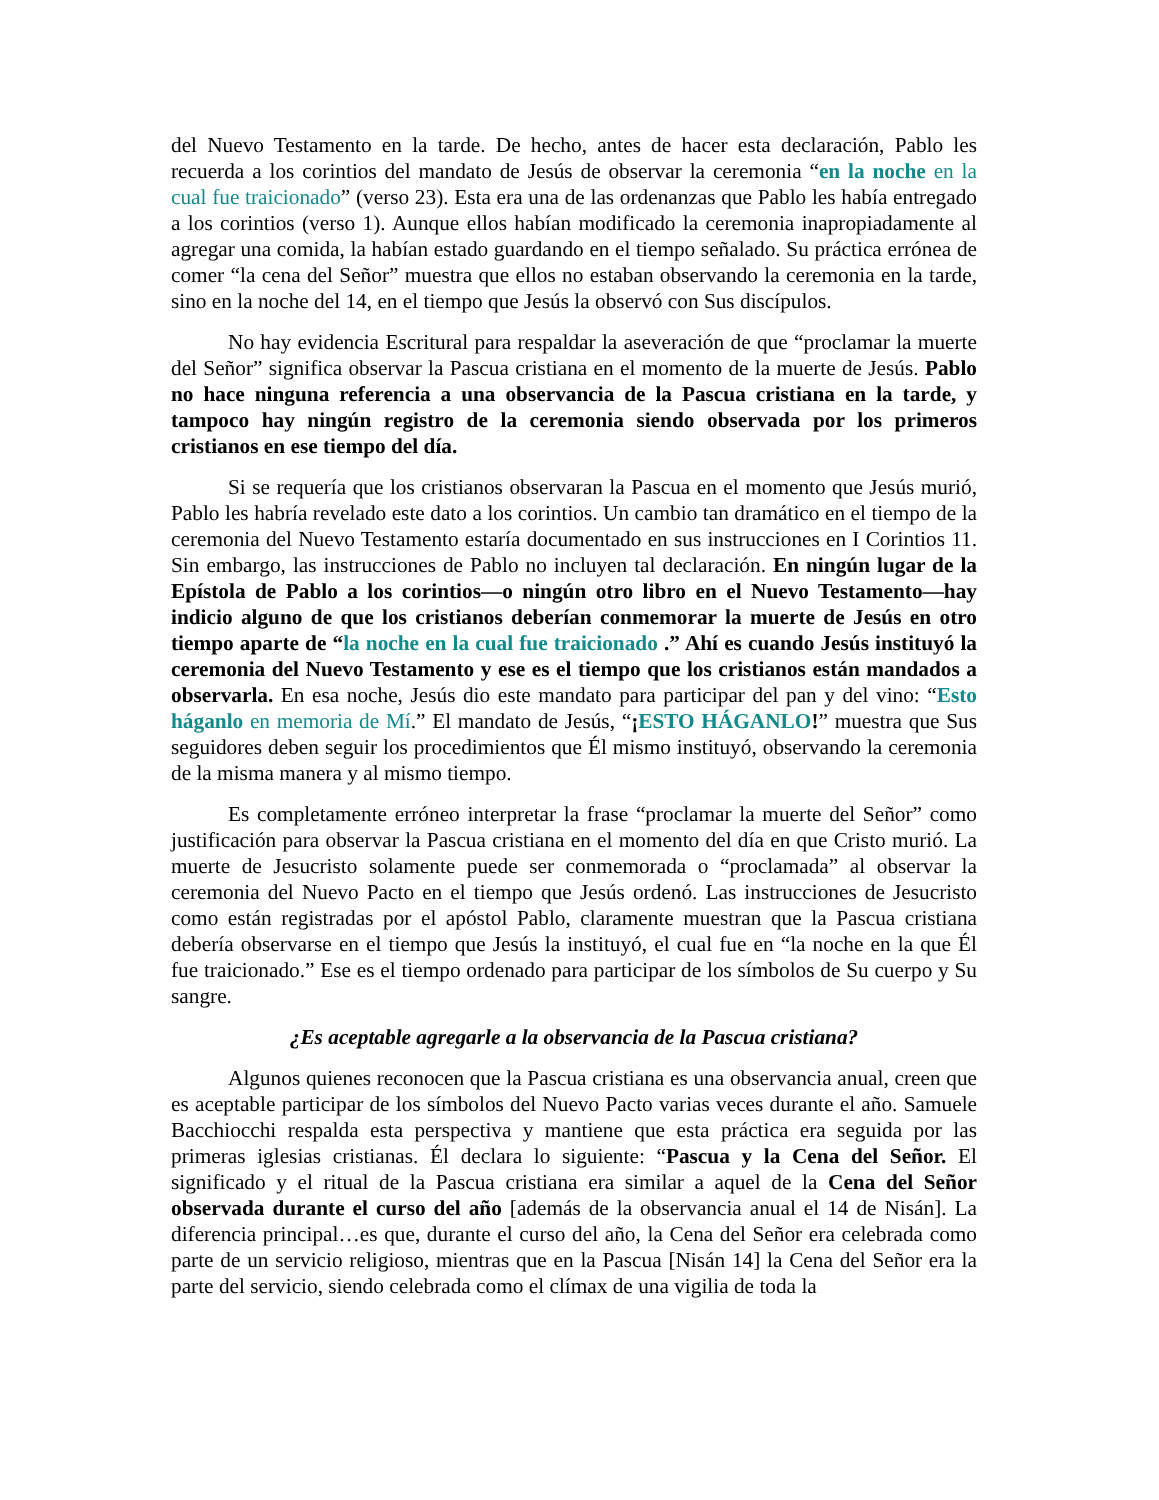del Nuevo Testamento en la tarde. De hecho, antes de hacer esta declaración, Pablo les recuerda a los corintios del mandato de Jesús de observar la ceremonia “en la noche en la cual fue traicionado” (verso 23). Esta era una de las ordenanzas que Pablo les había entregado a los corintios (verso 1). Aunque ellos habían modificado la ceremonia inapropiadamente al agregar una comida, la habían estado guardando en el tiempo señalado. Su práctica errónea de comer “la cena del Señor” muestra que ellos no estaban observando la ceremonia en la tarde, sino en la noche del 14, en el tiempo que Jesús la observó con Sus discípulos.
No hay evidencia Escritural para respaldar la aseveración de que “proclamar la muerte del Señor” significa observar la Pascua cristiana en el momento de la muerte de Jesús. Pablo no hace ninguna referencia a una observancia de la Pascua cristiana en la tarde, y tampoco hay ningún registro de la ceremonia siendo observada por los primeros cristianos en ese tiempo del día.
Si se requería que los cristianos observaran la Pascua en el momento que Jesús murió, Pablo les habría revelado este dato a los corintios. Un cambio tan dramático en el tiempo de la ceremonia del Nuevo Testamento estaría documentado en sus instrucciones en I Corintios 11. Sin embargo, las instrucciones de Pablo no incluyen tal declaración. En ningún lugar de la Epístola de Pablo a los corintios—o ningún otro libro en el Nuevo Testamento—hay indicio alguno de que los cristianos deberían conmemorar la muerte de Jesús en otro tiempo aparte de “la noche en la cual fue traicionado .” Ahí es cuando Jesús instituyó la ceremonia del Nuevo Testamento y ese es el tiempo que los cristianos están mandados a observarla. En esa noche, Jesús dio este mandato para participar del pan y del vino: “Esto háganlo en memoria de Mí.” El mandato de Jesús, “¡ESTO HÁGANLO!” muestra que Sus seguidores deben seguir los procedimientos que Él mismo instituyó, observando la ceremonia de la misma manera y al mismo tiempo.
Es completamente erróneo interpretar la frase “proclamar la muerte del Señor” como justificación para observar la Pascua cristiana en el momento del día en que Cristo murió. La muerte de Jesucristo solamente puede ser conmemorada o “proclamada” al observar la ceremonia del Nuevo Pacto en el tiempo que Jesús ordenó. Las instrucciones de Jesucristo como están registradas por el apóstol Pablo, claramente muestran que la Pascua cristiana debería observarse en el tiempo que Jesús la instituyó, el cual fue en “la noche en la que Él fue traicionado.” Ese es el tiempo ordenado para participar de los símbolos de Su cuerpo y Su sangre.
¿Es aceptable agregarle a la observancia de la Pascua cristiana?
Algunos quienes reconocen que la Pascua cristiana es una observancia anual, creen que es aceptable participar de los símbolos del Nuevo Pacto varias veces durante el año. Samuele Bacchiocchi respalda esta perspectiva y mantiene que esta práctica era seguida por las primeras iglesias cristianas. Él declara lo siguiente: “Pascua y la Cena del Señor. El significado y el ritual de la Pascua cristiana era similar a aquel de la Cena del Señor observada durante el curso del año [además de la observancia anual el 14 de Nisán]. La diferencia principal…es que, durante el curso del año, la Cena del Señor era celebrada como parte de un servicio religioso, mientras que en la Pascua [Nisán 14] la Cena del Señor era la parte del servicio, siendo celebrada como el clímax de una vigilia de toda la